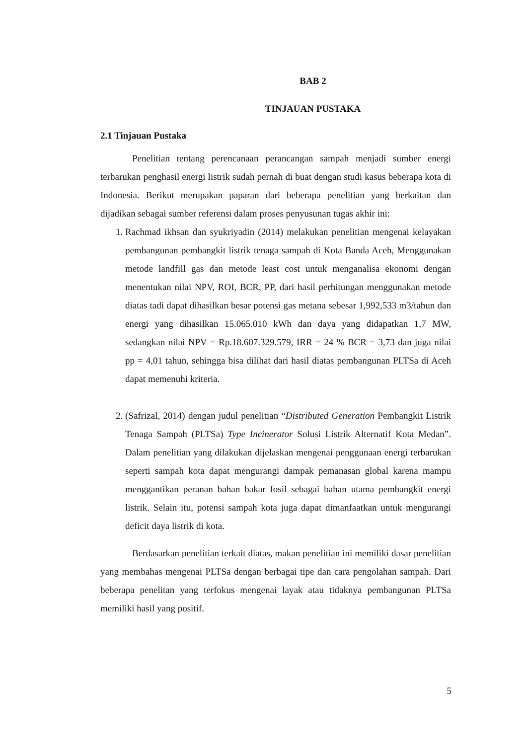BAB 2
TINJAUAN PUSTAKA
2.1 Tinjauan Pustaka
Penelitian tentang perencanaan perancangan sampah menjadi sumber energi terbarukan penghasil energi listrik sudah pernah di buat dengan studi kasus beberapa kota di Indonesia. Berikut merupakan paparan dari beberapa penelitian yang berkaitan dan dijadikan sebagai sumber referensi dalam proses penyusunan tugas akhir ini:
1. Rachmad ikhsan dan syukriyadin (2014) melakukan penelitian mengenai kelayakan pembangunan pembangkit listrik tenaga sampah di Kota Banda Aceh, Menggunakan metode landfill gas dan metode least cost untuk menganalisa ekonomi dengan menentukan nilai NPV, ROI, BCR, PP, dari hasil perhitungan menggunakan metode diatas tadi dapat dihasilkan besar potensi gas metana sebesar 1,992,533 m3/tahun dan energi yang dihasilkan 15.065.010 kWh dan daya yang didapatkan 1,7 MW, sedangkan nilai NPV = Rp.18.607.329.579, IRR = 24 % BCR = 3,73 dan juga nilai pp = 4,01 tahun, sehingga bisa dilihat dari hasil diatas pembangunan PLTSa di Aceh dapat memenuhi kriteria.
2. (Safrizal, 2014) dengan judul penelitian “Distributed Generation Pembangkit Listrik Tenaga Sampah (PLTSa) Type Incinerator Solusi Listrik Alternatif Kota Medan”. Dalam penelitian yang dilakukan dijelaskan mengenai penggunaan energi terbarukan seperti sampah kota dapat mengurangi dampak pemanasan global karena mampu menggantikan peranan bahan bakar fosil sebagai bahan utama pembangkit energi listrik. Selain itu, potensi sampah kota juga dapat dimanfaatkan untuk mengurangi deficit daya listrik di kota.
Berdasarkan penelitian terkait diatas, makan penelitian ini memiliki dasar penelitian yang membahas mengenai PLTSa dengan berbagai tipe dan cara pengolahan sampah. Dari beberapa penelitan yang terfokus mengenai layak atau tidaknya pembangunan PLTSa memiliki hasil yang positif.
5